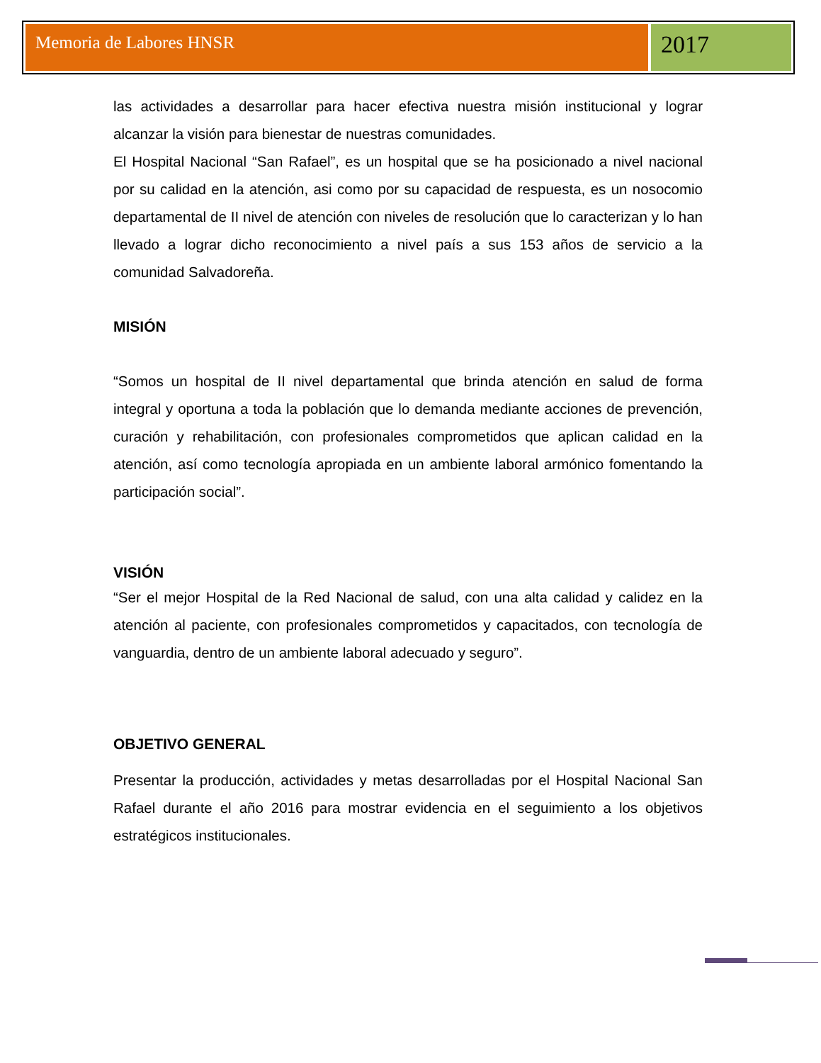Memoria de Labores HNSR
2017
las actividades a desarrollar para hacer efectiva nuestra misión institucional y lograr alcanzar la visión para bienestar de nuestras comunidades.
El Hospital Nacional “San Rafael”, es un hospital que se ha posicionado a nivel nacional por su calidad en la atención, asi como por su capacidad de respuesta, es un nosocomio departamental de II nivel de atención con niveles de resolución que lo caracterizan y lo han llevado a lograr dicho reconocimiento a nivel país a sus 153 años de servicio a la comunidad Salvadoreña.
MISIÓN
“Somos un hospital de II nivel departamental que brinda atención en salud de forma integral y oportuna a toda la población que lo demanda mediante acciones de prevención, curación y rehabilitación, con profesionales comprometidos que aplican calidad en la atención, así como tecnología apropiada en un ambiente laboral armónico fomentando la participación social”.
VISIÓN
“Ser el mejor Hospital de la Red Nacional de salud, con una alta calidad y calidez en la atención al paciente, con profesionales comprometidos y capacitados, con tecnología de vanguardia, dentro de un ambiente laboral adecuado y seguro”.
OBJETIVO GENERAL
Presentar la producción, actividades y metas desarrolladas por el Hospital Nacional San Rafael durante el año 2016 para mostrar evidencia en el seguimiento a los objetivos estratégicos institucionales.